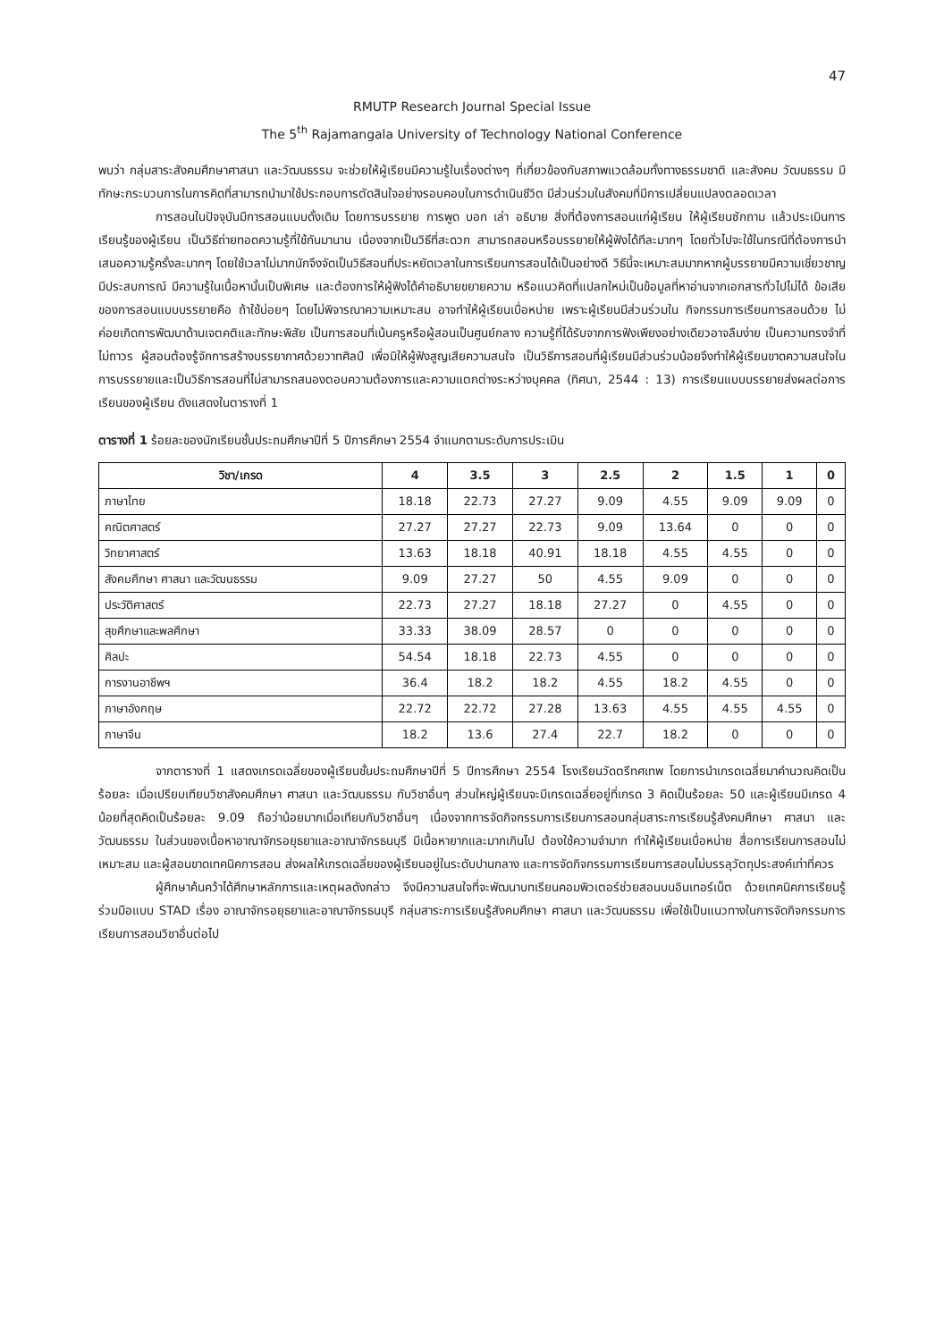47
RMUTP Research Journal Special Issue
The 5<sup>th</sup> Rajamangala University of Technology National Conference
พบว่า กลุ่มสาระสังคมศึกษาศาสนา และวัฒนธรรม จะช่วยให้ผู้เรียนมีความรู้ในเรื่องต่างๆ ที่เกี่ยวข้องกับสภาพแวดล้อมทั้งทางธรรมชาติ และสังคม วัฒนธรรม มีทักษะกระบวนการในการคิดที่สามารถนำมาใช้ประกอบการตัดสินใจอย่างรอบคอบในการดำเนินชีวิต มีส่วนร่วมในสังคมที่มีการเปลี่ยนแปลงตลอดเวลา
การสอนในปัจจุบันมีการสอนแบบดั้งเดิม โดยการบรรยาย การพูด บอก เล่า อธิบาย สิ่งที่ต้องการสอนแก่ผู้เรียน ให้ผู้เรียนซักถาม แล้วประเมินการเรียนรู้ของผู้เรียน เป็นวิธีถ่ายทอดความรู้ที่ใช้กันมานาน เนื่องจากเป็นวิธีที่สะดวก สามารถสอนหรือบรรยายให้ผู้ฟังได้ทีละมากๆ โดยทั่วไปจะใช้ในกรณีที่ต้องการนำเสนอความรู้ครั้งละมากๆ โดยใช้เวลาไม่มากนักจึงจัดเป็นวิธีสอนที่ประหยัดเวลาในการเรียนการสอนได้เป็นอย่างดี วิธีนี้จะเหมาะสมมากหากผู้บรรยายมีความเชี่ยวชาญ มีประสบการณ์ มีความรู้ในเนื้อหานั้นเป็นพิเศษ และต้องการให้ผู้ฟังได้คำอธิบายขยายความ หรือแนวคิดที่แปลกใหม่เป็นข้อมูลที่หาอ่านจากเอกสารทั่วไปไม่ได้ ข้อเสียของการสอนแบบบรรยายคือ ถ้าใช้บ่อยๆ โดยไม่พิจารณาความเหมาะสม อาจทำให้ผู้เรียนเบื่อหน่าย เพราะผู้เรียนมีส่วนร่วมใน กิจกรรมการเรียนการสอนด้วย ไม่ค่อยเกิดการพัฒนาด้านเจตคติและทักษะพิสัย เป็นการสอนที่เน้นครูหรือผู้สอนเป็นศูนย์กลาง ความรู้ที่ได้รับจากการฟังเพียงอย่างเดียวอาจลืมง่าย เป็นความทรงจำที่ไม่ถาวร ผู้สอนต้องรู้จักการสร้างบรรยากาศด้วยวาทศิลป์ เพื่อมิให้ผู้ฟังสูญเสียความสนใจ เป็นวิธีการสอนที่ผู้เรียนมีส่วนร่วมน้อยจึงทำให้ผู้เรียนขาดความสนใจในการบรรยายและเป็นวิธีการสอนที่ไม่สามารถสนองตอบความต้องการและความแตกต่างระหว่างบุคคล (ทิศนา, 2544 : 13) การเรียนแบบบรรยายส่งผลต่อการเรียนของผู้เรียน ดังแสดงในตารางที่ 1
ตารางที่ 1 ร้อยละของนักเรียนชั้นประถมศึกษาปีที่ 5 ปีการศึกษา 2554 จำแนกตามระดับการประเมิน
| วิชา/เกรด | 4 | 3.5 | 3 | 2.5 | 2 | 1.5 | 1 | 0 |
| --- | --- | --- | --- | --- | --- | --- | --- | --- |
| ภาษาไทย | 18.18 | 22.73 | 27.27 | 9.09 | 4.55 | 9.09 | 9.09 | 0 |
| คณิตศาสตร์ | 27.27 | 27.27 | 22.73 | 9.09 | 13.64 | 0 | 0 | 0 |
| วิทยาศาสตร์ | 13.63 | 18.18 | 40.91 | 18.18 | 4.55 | 4.55 | 0 | 0 |
| สังคมศึกษา ศาสนา และวัฒนธรรม | 9.09 | 27.27 | 50 | 4.55 | 9.09 | 0 | 0 | 0 |
| ประวัติศาสตร์ | 22.73 | 27.27 | 18.18 | 27.27 | 0 | 4.55 | 0 | 0 |
| สุขศึกษาและพลศึกษา | 33.33 | 38.09 | 28.57 | 0 | 0 | 0 | 0 | 0 |
| ศิลปะ | 54.54 | 18.18 | 22.73 | 4.55 | 0 | 0 | 0 | 0 |
| การงานอาชีพฯ | 36.4 | 18.2 | 18.2 | 4.55 | 18.2 | 4.55 | 0 | 0 |
| ภาษาอังกฤษ | 22.72 | 22.72 | 27.28 | 13.63 | 4.55 | 4.55 | 4.55 | 0 |
| ภาษาจีน | 18.2 | 13.6 | 27.4 | 22.7 | 18.2 | 0 | 0 | 0 |
จากตารางที่ 1 แสดงเกรดเฉลี่ยของผู้เรียนชั้นประถมศึกษาปีที่ 5 ปีการศึกษา 2554 โรงเรียนวัดตรีทศเทพ โดยการนำเกรดเฉลี่ยมาคำนวณคิดเป็นร้อยละ เมื่อเปรียบเทียบวิชาสังคมศึกษา ศาสนา และวัฒนธรรม กับวิชาอื่นๆ ส่วนใหญ่ผู้เรียนจะมีเกรดเฉลี่ยอยู่ที่เกรด 3 คิดเป็นร้อยละ 50 และผู้เรียนมีเกรด 4 น้อยที่สุดคิดเป็นร้อยละ 9.09 ถือว่าน้อยมากเมื่อเทียบกับวิชาอื่นๆ เนื่องจากการจัดกิจกรรมการเรียนการสอนกลุ่มสาระการเรียนรู้สังคมศึกษา ศาสนา และวัฒนธรรม ในส่วนของเนื้อหาอาณาจักรอยุธยาและอาณาจักรธนบุรี มีเนื้อหายากและมากเกินไป ต้องใช้ความจำมาก ทำให้ผู้เรียนเบื่อหน่าย สื่อการเรียนการสอนไม่เหมาะสม และผู้สอนขาดเทคนิคการสอน ส่งผลให้เกรดเฉลี่ยของผู้เรียนอยู่ในระดับปานกลาง และการจัดกิจกรรมการเรียนการสอนไม่บรรลุวัตถุประสงค์เท่าที่ควร
ผู้ศึกษาค้นคว้าได้ศึกษาหลักการและเหตุผลดังกล่าว จึงมีความสนใจที่จะพัฒนาบทเรียนคอมพิวเตอร์ช่วยสอนบนอินเทอร์เน็ต ด้วยเทคนิคการเรียนรู้ร่วมมือแบบ STAD เรื่อง อาณาจักรอยุธยาและอาณาจักรธนบุรี กลุ่มสาระการเรียนรู้สังคมศึกษา ศาสนา และวัฒนธรรม เพื่อใช้เป็นแนวทางในการจัดกิจกรรมการเรียนการสอนวิชาอื่นต่อไป